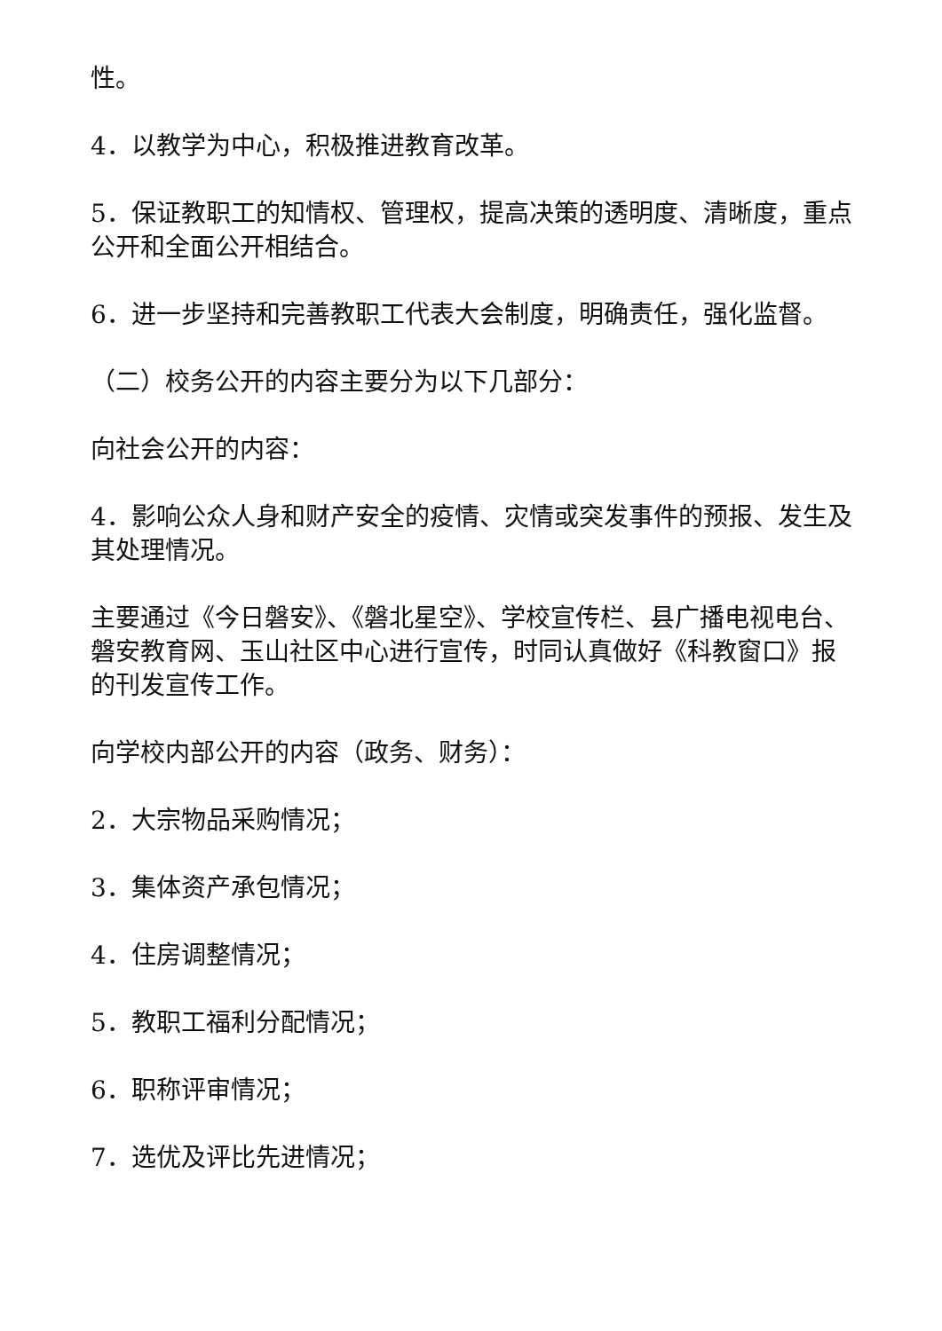性。
4．以教学为中心，积极推进教育改革。
5．保证教职工的知情权、管理权，提高决策的透明度、清晰度，重点公开和全面公开相结合。
6．进一步坚持和完善教职工代表大会制度，明确责任，强化监督。
（二）校务公开的内容主要分为以下几部分：
向社会公开的内容：
4．影响公众人身和财产安全的疫情、灾情或突发事件的预报、发生及其处理情况。
主要通过《今日磐安》、《磐北星空》、学校宣传栏、县广播电视电台、磐安教育网、玉山社区中心进行宣传，时同认真做好《科教窗口》报的刊发宣传工作。
向学校内部公开的内容（政务、财务）：
2．大宗物品采购情况；
3．集体资产承包情况；
4．住房调整情况；
5．教职工福利分配情况；
6．职称评审情况；
7．选优及评比先进情况；